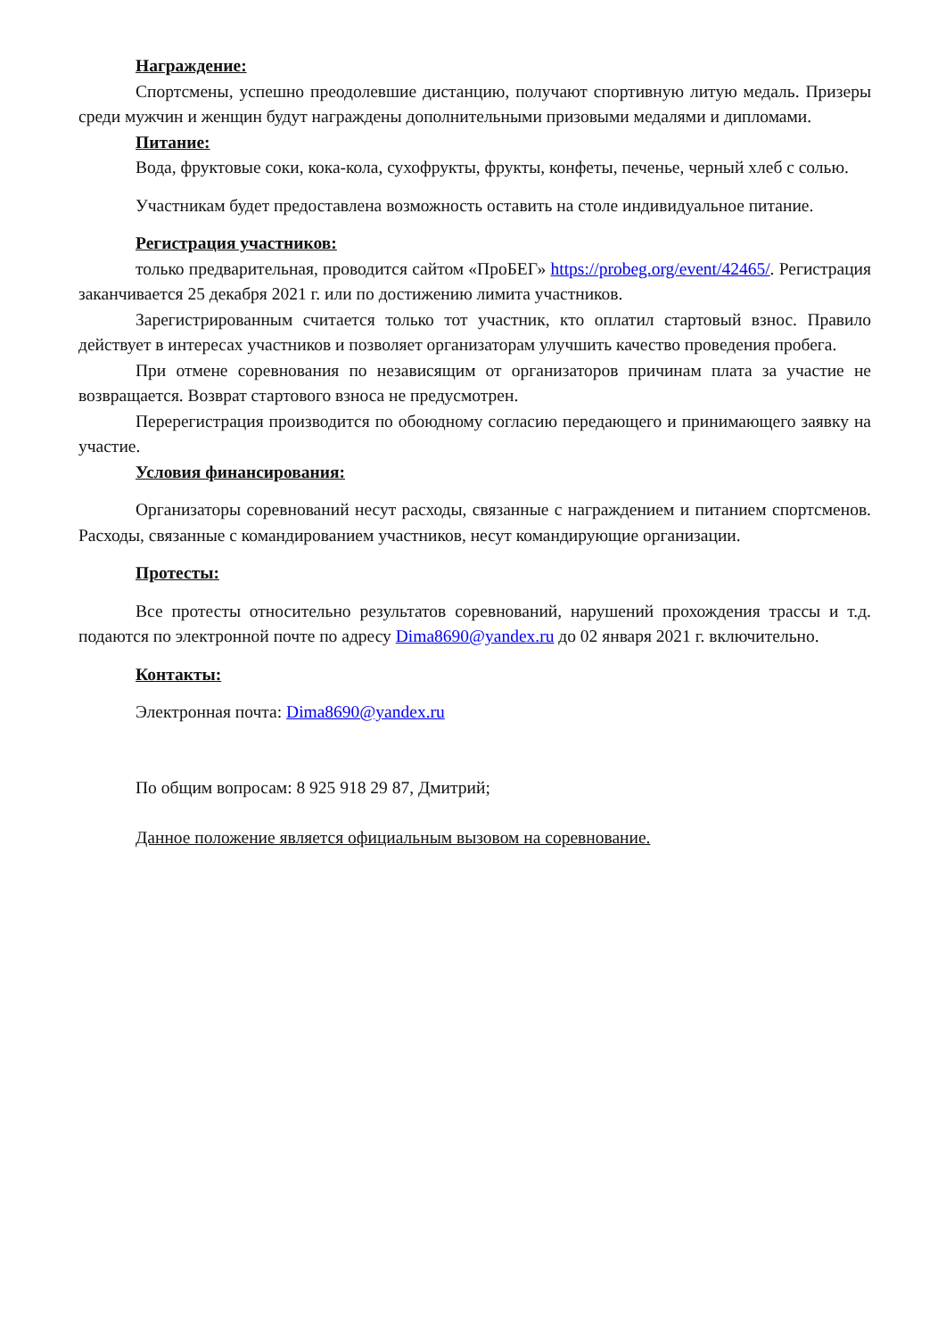Награждение:
Спортсмены, успешно преодолевшие дистанцию, получают спортивную литую медаль. Призеры среди мужчин и женщин будут награждены дополнительными призовыми медалями и дипломами.
Питание:
Вода, фруктовые соки, кока-кола, сухофрукты, фрукты, конфеты, печенье, черный хлеб с солью.
Участникам будет предоставлена возможность оставить на столе индивидуальное питание.
Регистрация участников:
только предварительная, проводится сайтом «ПроБЕГ» https://probeg.org/event/42465/. Регистрация заканчивается 25 декабря 2021 г. или по достижению лимита участников.
Зарегистрированным считается только тот участник, кто оплатил стартовый взнос. Правило действует в интересах участников и позволяет организаторам улучшить качество проведения пробега.
При отмене соревнования по независящим от организаторов причинам плата за участие не возвращается. Возврат стартового взноса не предусмотрен.
Перерегистрация производится по обоюдному согласию передающего и принимающего заявку на участие.
Условия финансирования:
Организаторы соревнований несут расходы, связанные с награждением и питанием спортсменов. Расходы, связанные с командированием участников, несут командирующие организации.
Протесты:
Все протесты относительно результатов соревнований, нарушений прохождения трассы и т.д. подаются по электронной почте по адресу Dima8690@yandex.ru до 02 января 2021 г. включительно.
Контакты:
Электронная почта: Dima8690@yandex.ru
По общим вопросам: 8 925 918 29 87, Дмитрий;
Данное положение является официальным вызовом на соревнование.